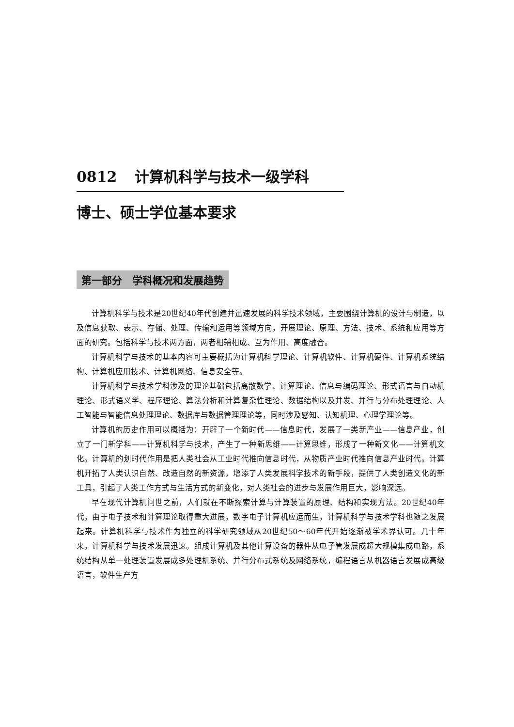0812 计算机科学与技术一级学科
博士、硕士学位基本要求
第一部分　学科概况和发展趋势
计算机科学与技术是20世纪40年代创建并迅速发展的科学技术领域，主要围绕计算机的设计与制造，以及信息获取、表示、存储、处理、传输和运用等领域方向，开展理论、原理、方法、技术、系统和应用等方面的研究。包括科学与技术两方面，两者相辅相成、互为作用、高度融合。
计算机科学与技术的基本内容可主要概括为计算机科学理论、计算机软件、计算机硬件、计算机系统结构、计算机应用技术、计算机网络、信息安全等。
计算机科学与技术学科涉及的理论基础包括离散数学、计算理论、信息与编码理论、形式语言与自动机理论、形式语义学、程序理论、算法分析和计算复杂性理论、数据结构以及并发、并行与分布处理理论、人工智能与智能信息处理理论、数据库与数据管理理论等，同时涉及感知、认知机理、心理学理论等。
计算机的历史作用可以概括为：开辟了一个新时代——信息时代，发展了一类新产业——信息产业，创立了一门新学科——计算机科学与技术，产生了一种新思维——计算思维，形成了一种新文化——计算机文化。计算机的划时代作用是把人类社会从工业时代推向信息时代，从物质产业时代推向信息产业时代。计算机开拓了人类认识自然、改造自然的新资源，增添了人类发展科学技术的新手段，提供了人类创造文化的新工具，引起了人类工作方式与生活方式的新变化，对人类社会的进步与发展作用巨大，影响深远。
早在现代计算机问世之前，人们就在不断探索计算与计算装置的原理、结构和实现方法。20世纪40年代，由于电子技术和计算理论取得重大进展，数字电子计算机应运而生，计算机科学与技术学科也随之发展起来。计算机科学与技术作为独立的科学研究领域从20世纪50～60年代开始逐渐被学术界认可。几十年来，计算机科学与技术发展迅速。组成计算机及其他计算设备的器件从电子管发展成超大规模集成电路，系统结构从单一处理装置发展成多处理机系统、并行分布式系统及网络系统，编程语言从机器语言发展成高级语言，软件生产方